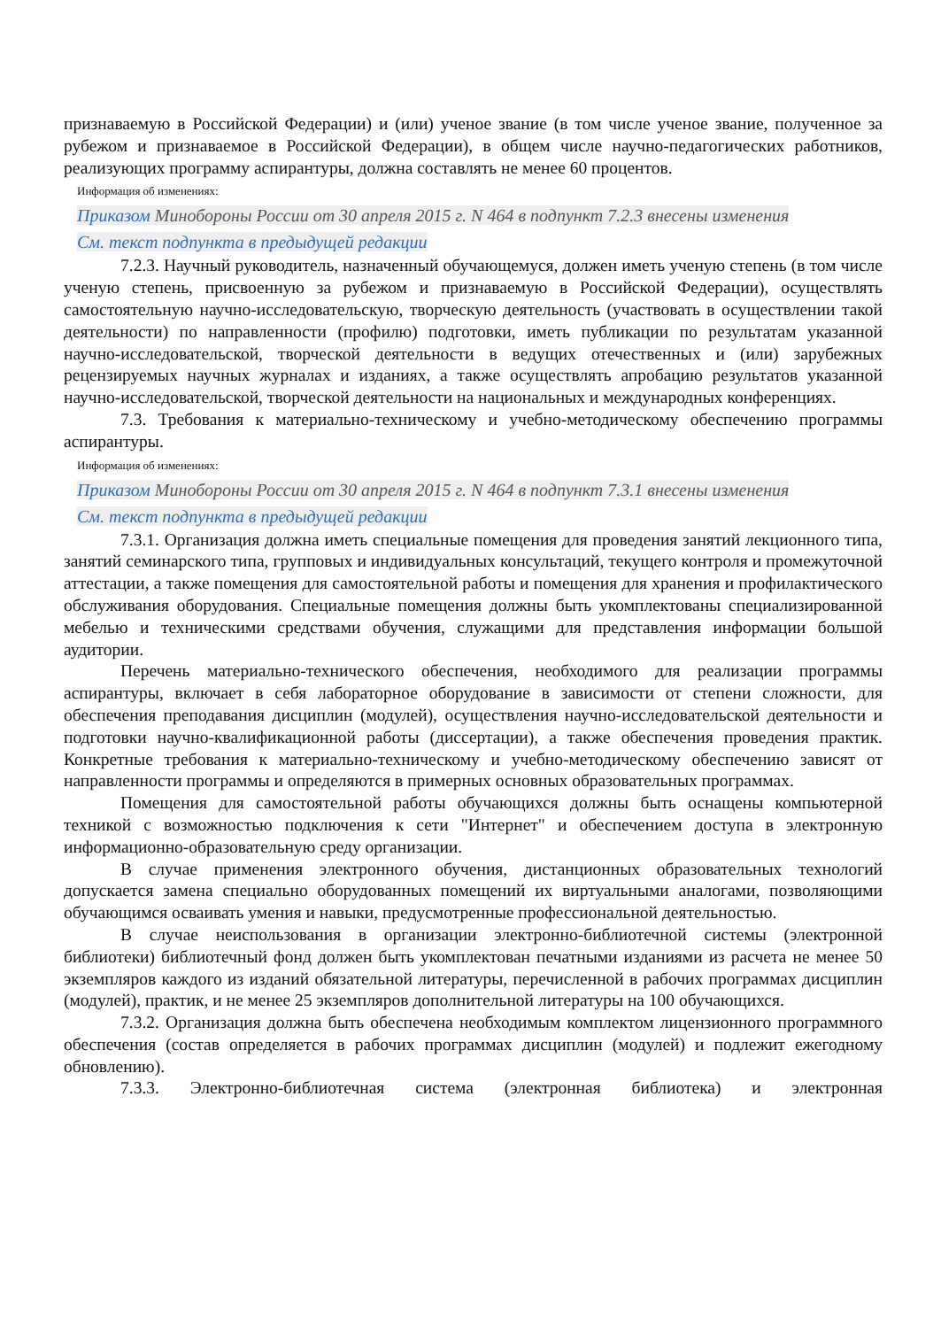признаваемую в Российской Федерации) и (или) ученое звание (в том числе ученое звание, полученное за рубежом и признаваемое в Российской Федерации), в общем числе научно-педагогических работников, реализующих программу аспирантуры, должна составлять не менее 60 процентов.
Информация об изменениях:
Приказом Минобороны России от 30 апреля 2015 г. N 464 в подпункт 7.2.3 внесены изменения
См. текст подпункта в предыдущей редакции
7.2.3. Научный руководитель, назначенный обучающемуся, должен иметь ученую степень (в том числе ученую степень, присвоенную за рубежом и признаваемую в Российской Федерации), осуществлять самостоятельную научно-исследовательскую, творческую деятельность (участвовать в осуществлении такой деятельности) по направленности (профилю) подготовки, иметь публикации по результатам указанной научно-исследовательской, творческой деятельности в ведущих отечественных и (или) зарубежных рецензируемых научных журналах и изданиях, а также осуществлять апробацию результатов указанной научно-исследовательской, творческой деятельности на национальных и международных конференциях.
7.3. Требования к материально-техническому и учебно-методическому обеспечению программы аспирантуры.
Информация об изменениях:
Приказом Минобороны России от 30 апреля 2015 г. N 464 в подпункт 7.3.1 внесены изменения
См. текст подпункта в предыдущей редакции
7.3.1. Организация должна иметь специальные помещения для проведения занятий лекционного типа, занятий семинарского типа, групповых и индивидуальных консультаций, текущего контроля и промежуточной аттестации, а также помещения для самостоятельной работы и помещения для хранения и профилактического обслуживания оборудования. Специальные помещения должны быть укомплектованы специализированной мебелью и техническими средствами обучения, служащими для представления информации большой аудитории.
Перечень материально-технического обеспечения, необходимого для реализации программы аспирантуры, включает в себя лабораторное оборудование в зависимости от степени сложности, для обеспечения преподавания дисциплин (модулей), осуществления научно-исследовательской деятельности и подготовки научно-квалификационной работы (диссертации), а также обеспечения проведения практик. Конкретные требования к материально-техническому и учебно-методическому обеспечению зависят от направленности программы и определяются в примерных основных образовательных программах.
Помещения для самостоятельной работы обучающихся должны быть оснащены компьютерной техникой с возможностью подключения к сети "Интернет" и обеспечением доступа в электронную информационно-образовательную среду организации.
В случае применения электронного обучения, дистанционных образовательных технологий допускается замена специально оборудованных помещений их виртуальными аналогами, позволяющими обучающимся осваивать умения и навыки, предусмотренные профессиональной деятельностью.
В случае неиспользования в организации электронно-библиотечной системы (электронной библиотеки) библиотечный фонд должен быть укомплектован печатными изданиями из расчета не менее 50 экземпляров каждого из изданий обязательной литературы, перечисленной в рабочих программах дисциплин (модулей), практик, и не менее 25 экземпляров дополнительной литературы на 100 обучающихся.
7.3.2. Организация должна быть обеспечена необходимым комплектом лицензионного программного обеспечения (состав определяется в рабочих программах дисциплин (модулей) и подлежит ежегодному обновлению).
7.3.3. Электронно-библиотечная система (электронная библиотека) и электронная